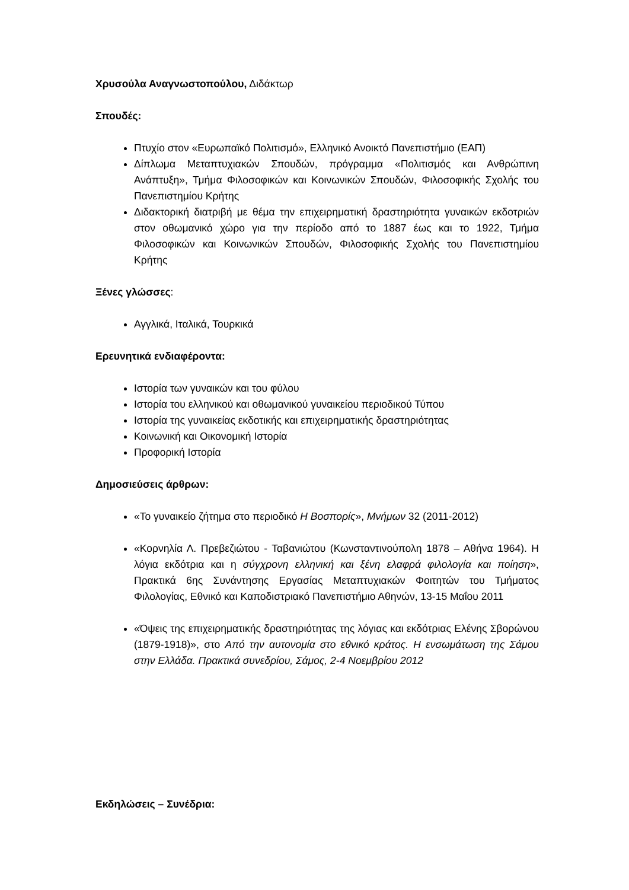Χρυσούλα Αναγνωστοπούλου, Διδάκτωρ
Σπουδές:
Πτυχίο στον «Ευρωπαϊκό Πολιτισμό», Ελληνικό Ανοικτό Πανεπιστήμιο (ΕΑΠ)
Δίπλωμα Μεταπτυχιακών Σπουδών, πρόγραμμα «Πολιτισμός και Ανθρώπινη Ανάπτυξη», Τμήμα Φιλοσοφικών και Κοινωνικών Σπουδών, Φιλοσοφικής Σχολής του Πανεπιστημίου Κρήτης
Διδακτορική διατριβή με θέμα την επιχειρηματική δραστηριότητα γυναικών εκδοτριών στον οθωμανικό χώρο για την περίοδο από το 1887 έως και το 1922, Τμήμα Φιλοσοφικών και Κοινωνικών Σπουδών, Φιλοσοφικής Σχολής του Πανεπιστημίου Κρήτης
Ξένες γλώσσες:
Αγγλικά, Ιταλικά, Τουρκικά
Ερευνητικά ενδιαφέροντα:
Ιστορία των γυναικών και του φύλου
Ιστορία του ελληνικού και οθωμανικού γυναικείου περιοδικού Τύπου
Ιστορία της γυναικείας εκδοτικής και επιχειρηματικής δραστηριότητας
Κοινωνική και Οικονομική Ιστορία
Προφορική Ιστορία
Δημοσιεύσεις άρθρων:
«Το γυναικείο ζήτημα στο περιοδικό Η Βοσπορίς», Μνήμων 32 (2011-2012)
«Κορνηλία Λ. Πρεβεζιώτου - Ταβανιώτου (Κωνσταντινούπολη 1878 – Αθήνα 1964). Η λόγια εκδότρια και η σύγχρονη ελληνική και ξένη ελαφρά φιλολογία και ποίηση», Πρακτικά 6ης Συνάντησης Εργασίας Μεταπτυχιακών Φοιτητών του Τμήματος Φιλολογίας, Εθνικό και Καποδιστριακό Πανεπιστήμιο Αθηνών, 13-15 Μαΐου 2011
«Όψεις της επιχειρηματικής δραστηριότητας της λόγιας και εκδότριας Ελένης Σβορώνου (1879-1918)», στο Από την αυτονομία στο εθνικό κράτος. Η ενσωμάτωση της Σάμου στην Ελλάδα. Πρακτικά συνεδρίου, Σάμος, 2-4 Νοεμβρίου 2012
Εκδηλώσεις – Συνέδρια: